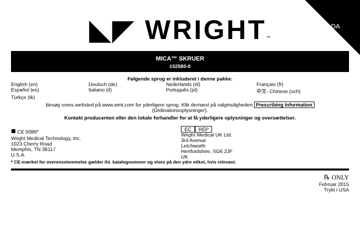DA
◣◤ WRIGHT™
MICA™ SKRUER
152580-0
Følgende sprog er inkluderet i denne pakke:
English (en)
Deutsch (de)
Nederlands (nl)
Français (fr)
Español (es)
Italiano (it)
Português (pt)
中文- Chinese (sch)
Türkçe (tk)
Besøg vores websted på www.wmt.com for yderligere sprog. Klik dernæst på valgmuligheden Prescribing Information
(Ordinationsoplysninger).
Kontakt producenten eller den lokale forhandler for at få yderligere oplysninger og oversættelser.
■ CE 0086*
Wright Medical Technology, Inc.
1023 Cherry Road
Memphis, TN 38117
U.S.A.
EC REP
Wright Medical UK Ltd.
3rd Avenue
Letchworth
Hertfordshire, SG6 2JF
UK
* CE-mærket for overensstemmelse gælder iht. katalognummer og vises på den ydre etiket, hvis relevant.
℞ ONLY
Februar 2015
Trykt i USA